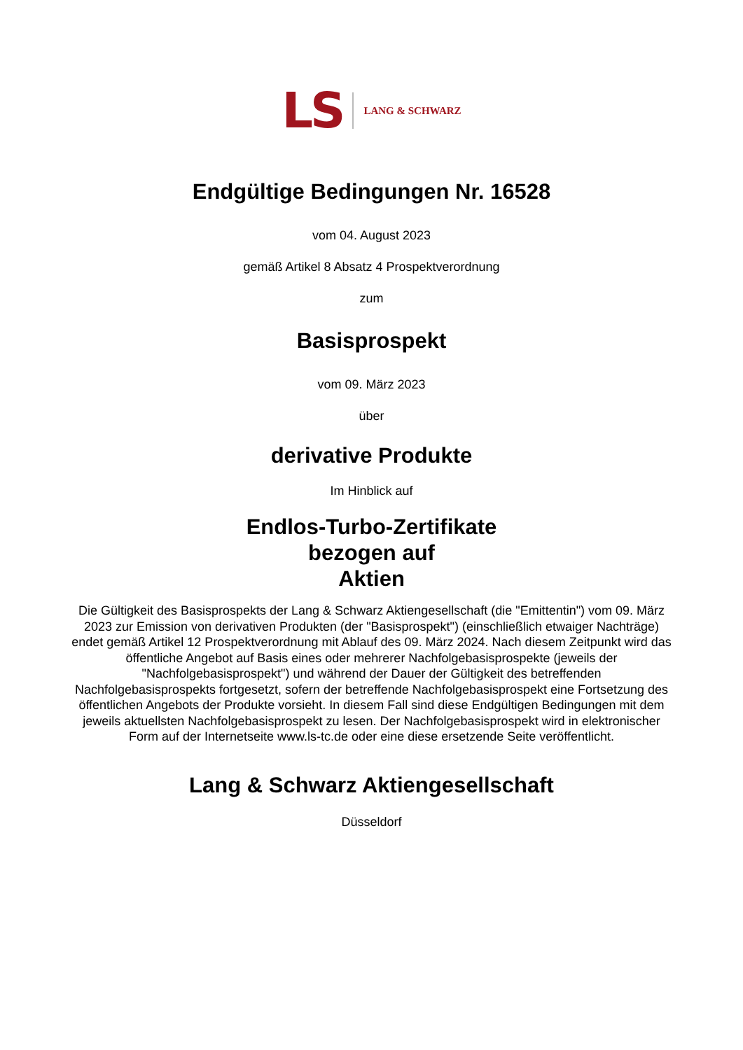LS LANG & SCHWARZ
Endgültige Bedingungen Nr. 16528
vom 04. August 2023
gemäß Artikel 8 Absatz 4 Prospektverordnung
zum
Basisprospekt
vom 09. März 2023
über
derivative Produkte
Im Hinblick auf
Endlos-Turbo-Zertifikate
bezogen auf
Aktien
Die Gültigkeit des Basisprospekts der Lang & Schwarz Aktiengesellschaft (die "Emittentin") vom 09. März 2023 zur Emission von derivativen Produkten (der "Basisprospekt") (einschließlich etwaiger Nachträge) endet gemäß Artikel 12 Prospektverordnung mit Ablauf des 09. März 2024. Nach diesem Zeitpunkt wird das öffentliche Angebot auf Basis eines oder mehrerer Nachfolgebasisprospekte (jeweils der "Nachfolgebasisprospekt") und während der Dauer der Gültigkeit des betreffenden Nachfolgebasisprospekts fortgesetzt, sofern der betreffende Nachfolgebasisprospekt eine Fortsetzung des öffentlichen Angebots der Produkte vorsieht. In diesem Fall sind diese Endgültigen Bedingungen mit dem jeweils aktuellsten Nachfolgebasisprospekt zu lesen. Der Nachfolgebasisprospekt wird in elektronischer Form auf der Internetseite www.ls-tc.de oder eine diese ersetzende Seite veröffentlicht.
Lang & Schwarz Aktiengesellschaft
Düsseldorf